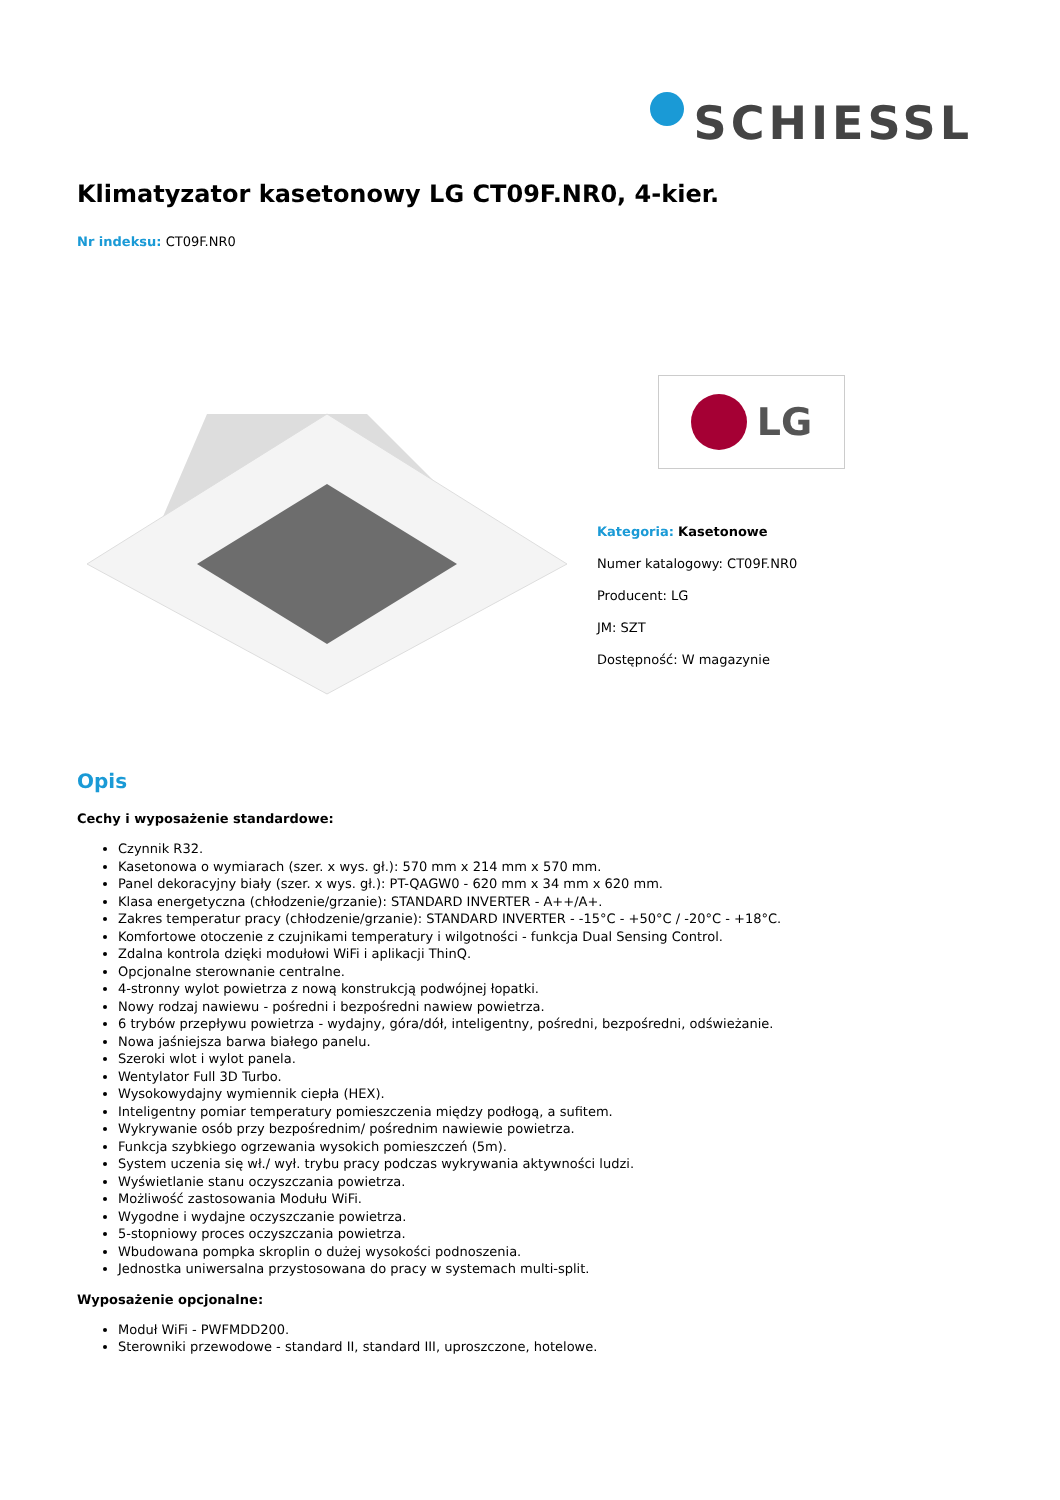SCHIESSL
Klimatyzator kasetonowy LG CT09F.NR0, 4-kier.
Nr indeksu: CT09F.NR0
LG
Kategoria: Kasetonowe
Numer katalogowy: CT09F.NR0
Producent: LG
JM: SZT
Dostępność: W magazynie
Opis
Cechy i wyposażenie standardowe:
Czynnik R32.
Kasetonowa o wymiarach (szer. x wys. gł.): 570 mm x 214 mm x 570 mm.
Panel dekoracyjny biały (szer. x wys. gł.): PT-QAGW0 - 620 mm x 34 mm x 620 mm.
Klasa energetyczna (chłodzenie/grzanie): STANDARD INVERTER - A++/A+.
Zakres temperatur pracy (chłodzenie/grzanie): STANDARD INVERTER - -15°C - +50°C / -20°C - +18°C.
Komfortowe otoczenie z czujnikami temperatury i wilgotności - funkcja Dual Sensing Control.
Zdalna kontrola dzięki modułowi WiFi i aplikacji ThinQ.
Opcjonalne sterownanie centralne.
4-stronny wylot powietrza z nową konstrukcją podwójnej łopatki.
Nowy rodzaj nawiewu - pośredni i bezpośredni nawiew powietrza.
6 trybów przepływu powietrza - wydajny, góra/dół, inteligentny, pośredni, bezpośredni, odświeżanie.
Nowa jaśniejsza barwa białego panelu.
Szeroki wlot i wylot panela.
Wentylator Full 3D Turbo.
Wysokowydajny wymiennik ciepła (HEX).
Inteligentny pomiar temperatury pomieszczenia między podłogą, a sufitem.
Wykrywanie osób przy bezpośrednim/ pośrednim nawiewie powietrza.
Funkcja szybkiego ogrzewania wysokich pomieszczeń (5m).
System uczenia się wł./ wył. trybu pracy podczas wykrywania aktywności ludzi.
Wyświetlanie stanu oczyszczania powietrza.
Możliwość zastosowania Modułu WiFi.
Wygodne i wydajne oczyszczanie powietrza.
5-stopniowy proces oczyszczania powietrza.
Wbudowana pompka skroplin o dużej wysokości podnoszenia.
Jednostka uniwersalna przystosowana do pracy w systemach multi-split.
Wyposażenie opcjonalne:
Moduł WiFi - PWFMDD200.
Sterowniki przewodowe - standard II, standard III, uproszczone, hotelowe.